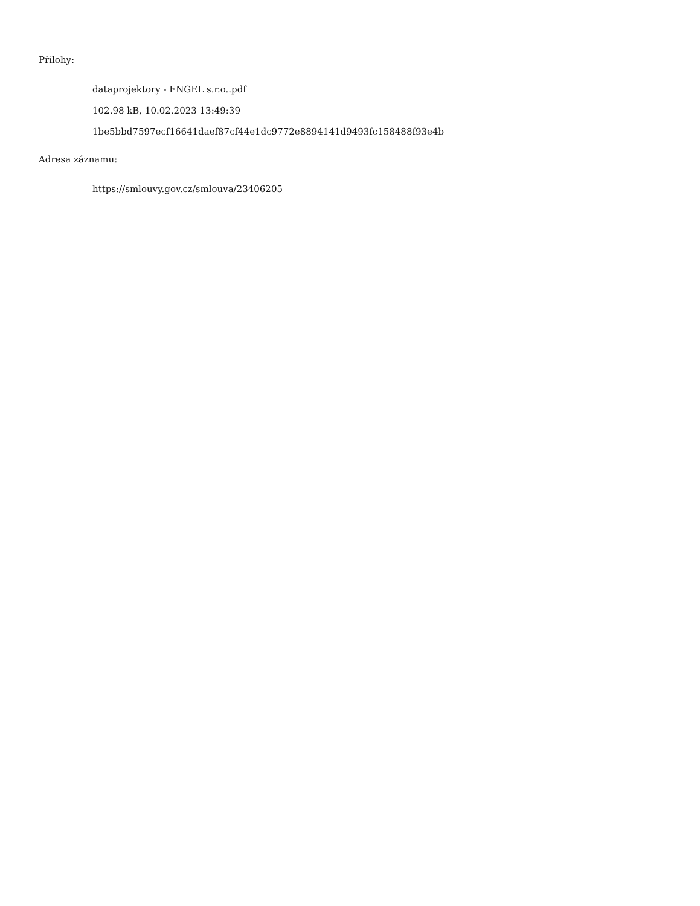Přílohy:
dataprojektory - ENGEL s.r.o..pdf
102.98 kB, 10.02.2023 13:49:39
1be5bbd7597ecf16641daef87cf44e1dc9772e8894141d9493fc158488f93e4b
Adresa záznamu:
https://smlouvy.gov.cz/smlouva/23406205